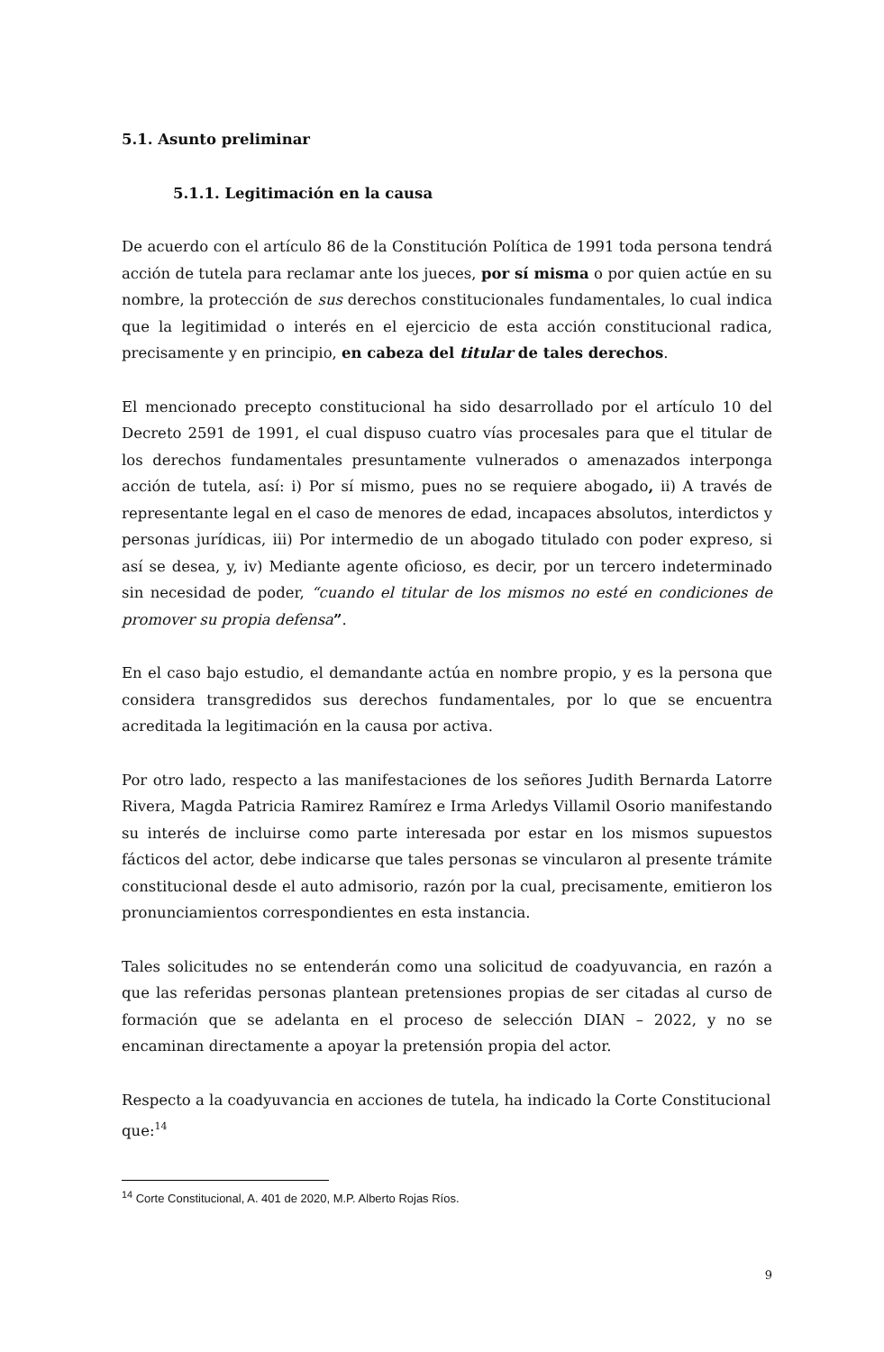5.1. Asunto preliminar
5.1.1. Legitimación en la causa
De acuerdo con el artículo 86 de la Constitución Política de 1991 toda persona tendrá acción de tutela para reclamar ante los jueces, por sí misma o por quien actúe en su nombre, la protección de sus derechos constitucionales fundamentales, lo cual indica que la legitimidad o interés en el ejercicio de esta acción constitucional radica, precisamente y en principio, en cabeza del titular de tales derechos.
El mencionado precepto constitucional ha sido desarrollado por el artículo 10 del Decreto 2591 de 1991, el cual dispuso cuatro vías procesales para que el titular de los derechos fundamentales presuntamente vulnerados o amenazados interponga acción de tutela, así: i) Por sí mismo, pues no se requiere abogado, ii) A través de representante legal en el caso de menores de edad, incapaces absolutos, interdictos y personas jurídicas, iii) Por intermedio de un abogado titulado con poder expreso, si así se desea, y, iv) Mediante agente oficioso, es decir, por un tercero indeterminado sin necesidad de poder, “cuando el titular de los mismos no esté en condiciones de promover su propia defensa”.
En el caso bajo estudio, el demandante actúa en nombre propio, y es la persona que considera transgredidos sus derechos fundamentales, por lo que se encuentra acreditada la legitimación en la causa por activa.
Por otro lado, respecto a las manifestaciones de los señores Judith Bernarda Latorre Rivera, Magda Patricia Ramirez Ramírez e Irma Arledys Villamil Osorio manifestando su interés de incluirse como parte interesada por estar en los mismos supuestos fácticos del actor, debe indicarse que tales personas se vincularon al presente trámite constitucional desde el auto admisorio, razón por la cual, precisamente, emitieron los pronunciamientos correspondientes en esta instancia.
Tales solicitudes no se entenderán como una solicitud de coadyuvancia, en razón a que las referidas personas plantean pretensiones propias de ser citadas al curso de formación que se adelanta en el proceso de selección DIAN – 2022, y no se encaminan directamente a apoyar la pretensión propia del actor.
Respecto a la coadyuvancia en acciones de tutela, ha indicado la Corte Constitucional que:<sup>14</sup>
<sup>14</sup> Corte Constitucional, A. 401 de 2020, M.P. Alberto Rojas Ríos.
9